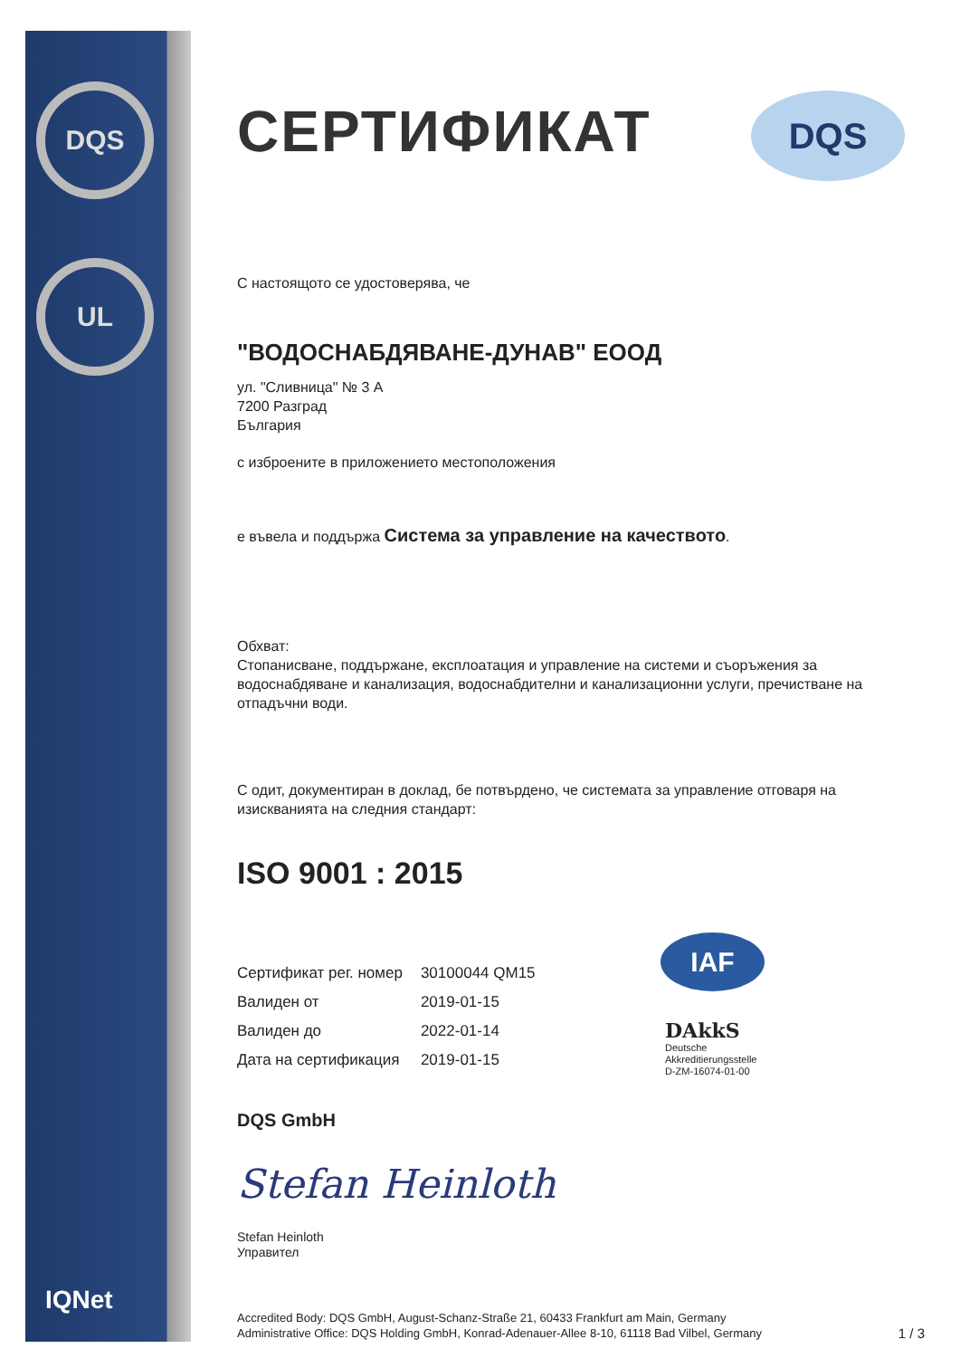DQS
UL
IQNet
DQS
СЕРТИФИКАТ
С настоящото се удостоверява, че
"ВОДОСНАБДЯВАНЕ-ДУНАВ" ЕООД
ул. "Сливница" № 3 A
7200 Разград
България
с изброените в приложението местоположения
е въвела и поддържа Система за управление на качеството.
Обхват:
Стопанисване, поддържане, експлоатация и управление на системи и съоръжения за водоснабдяване и канализация, водоснабдителни и канализационни услуги, пречистване на отпадъчни води.
С одит, документиран в доклад, бе потвърдено, че системата за управление отговаря на изискванията на следния стандарт:
ISO 9001 : 2015
| Сертификат рег. номер | 30100044 QM15 |
| Валиден от | 2019-01-15 |
| Валиден до | 2022-01-14 |
| Дата на сертификация | 2019-01-15 |
DQS GmbH
Stefan Heinloth
Stefan Heinloth
Управител
Accredited Body: DQS GmbH, August-Schanz-Straße 21, 60433 Frankfurt am Main, Germany
Administrative Office: DQS Holding GmbH, Konrad-Adenauer-Allee 8-10, 61118 Bad Vilbel, Germany 1 / 3
IAF
DAkkS
Deutsche
Akkreditierungsstelle
D-ZM-16074-01-00